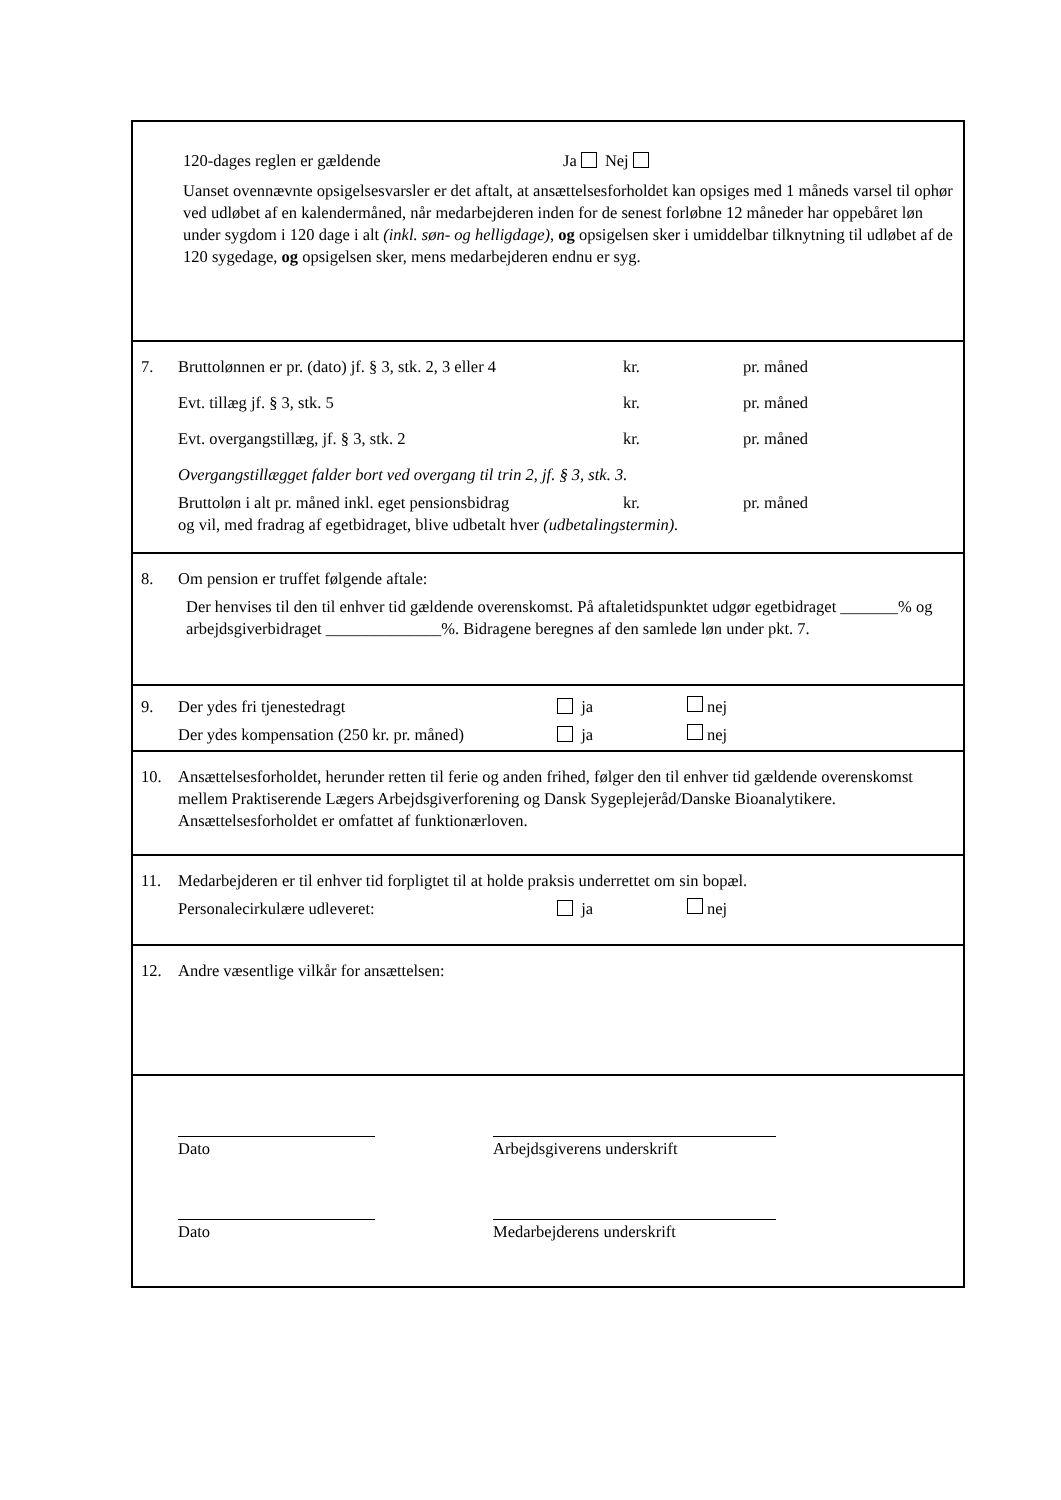120-dages reglen er gældende Ja Nej
Uanset ovennævnte opsigelsesvarsler er det aftalt, at ansættelsesforholdet kan opsiges med 1 måneds varsel til ophør ved udløbet af en kalendermåned, når medarbejderen inden for de senest forløbne 12 måneder har oppebåret løn under sygdom i 120 dage i alt (inkl. søn- og helligdage), og opsigelsen sker i umiddelbar tilknytning til udløbet af de 120 sygedage, og opsigelsen sker, mens medarbejderen endnu er syg.
7. Bruttolønnen er pr. (dato) jf. § 3, stk. 2, 3 eller 4 kr. pr. måned
Evt. tillæg jf. § 3, stk. 5 kr. pr. måned
Evt. overgangstillæg, jf. § 3, stk. 2 kr. pr. måned
Overgangstillægget falder bort ved overgang til trin 2, jf. § 3, stk. 3.
Bruttoløn i alt pr. måned inkl. eget pensionsbidrag kr. pr. måned
og vil, med fradrag af egetbidraget, blive udbetalt hver (udbetalingstermin).
8. Om pension er truffet følgende aftale:
Der henvises til den til enhver tid gældende overenskomst. På aftaletidspunktet udgør egetbidraget _______% og arbejdsgiverbidraget ______________%. Bidragene beregnes af den samlede løn under pkt. 7.
9. Der ydes fri tjenestedragt ja nej
Der ydes kompensation (250 kr. pr. måned) ja nej
10. Ansættelsesforholdet, herunder retten til ferie og anden frihed, følger den til enhver tid gældende overenskomst mellem Praktiserende Lægers Arbejdsgiverforening og Dansk Sygeplejeråd/Danske Bioanalytikere. Ansættelsesforholdet er omfattet af funktionærloven.
11. Medarbejderen er til enhver tid forpligtet til at holde praksis underrettet om sin bopæl.
Personalecirkulære udleveret: ja nej
12. Andre væsentlige vilkår for ansættelsen:
Dato Arbejdsgiverens underskrift
Dato Medarbejderens underskrift